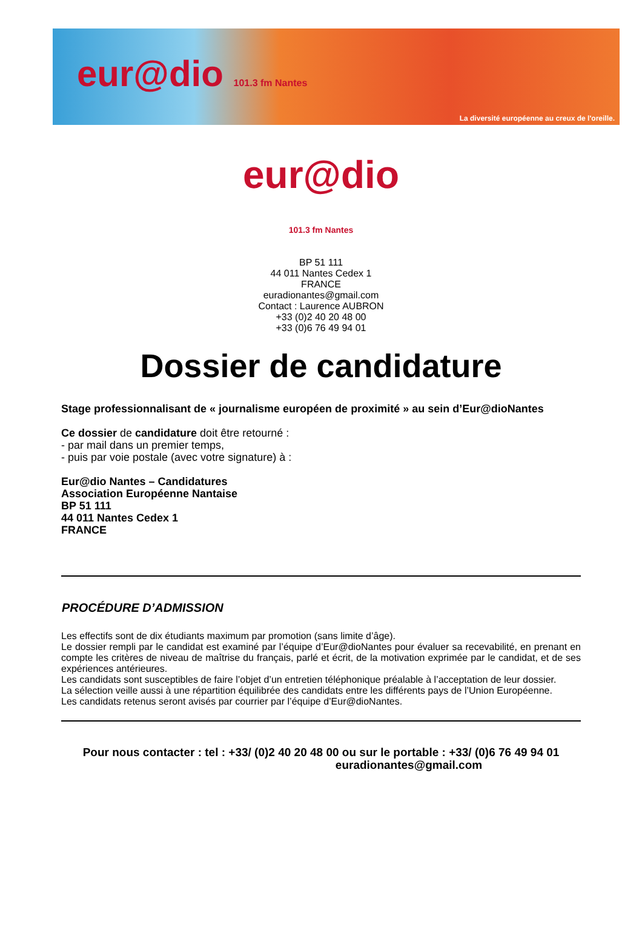eur@dio 101.3 fm Nantes
La diversité européenne au creux de l'oreille.
eur@dio
101.3 fm Nantes
BP 51 111
44 011 Nantes Cedex 1
FRANCE
euradionantes@gmail.com
Contact : Laurence AUBRON
+33 (0)2 40 20 48 00
+33 (0)6 76 49 94 01
Dossier de candidature
Stage professionnalisant de « journalisme européen de proximité » au sein d’Eur@dioNantes
Ce dossier de candidature doit être retourné :
- par mail dans un premier temps,
- puis par voie postale (avec votre signature) à :
Eur@dio Nantes – Candidatures
Association Européenne Nantaise
BP 51 111
44 011 Nantes Cedex 1
FRANCE
PROCÉDURE D’ADMISSION
Les effectifs sont de dix étudiants maximum par promotion (sans limite d’âge).
Le dossier rempli par le candidat est examiné par l’équipe d’Eur@dioNantes pour évaluer sa recevabilité, en prenant en compte les critères de niveau de maîtrise du français, parlé et écrit, de la motivation exprimée par le candidat, et de ses expériences antérieures.
Les candidats sont susceptibles de faire l’objet d’un entretien téléphonique préalable à l’acceptation de leur dossier.
La sélection veille aussi à une répartition équilibrée des candidats entre les différents pays de l’Union Européenne.
Les candidats retenus seront avisés par courrier par l’équipe d’Eur@dioNantes.
Pour nous contacter : tel : +33/ (0)2 40 20 48 00 ou sur le portable : +33/ (0)6 76 49 94 01
euradionantes@gmail.com